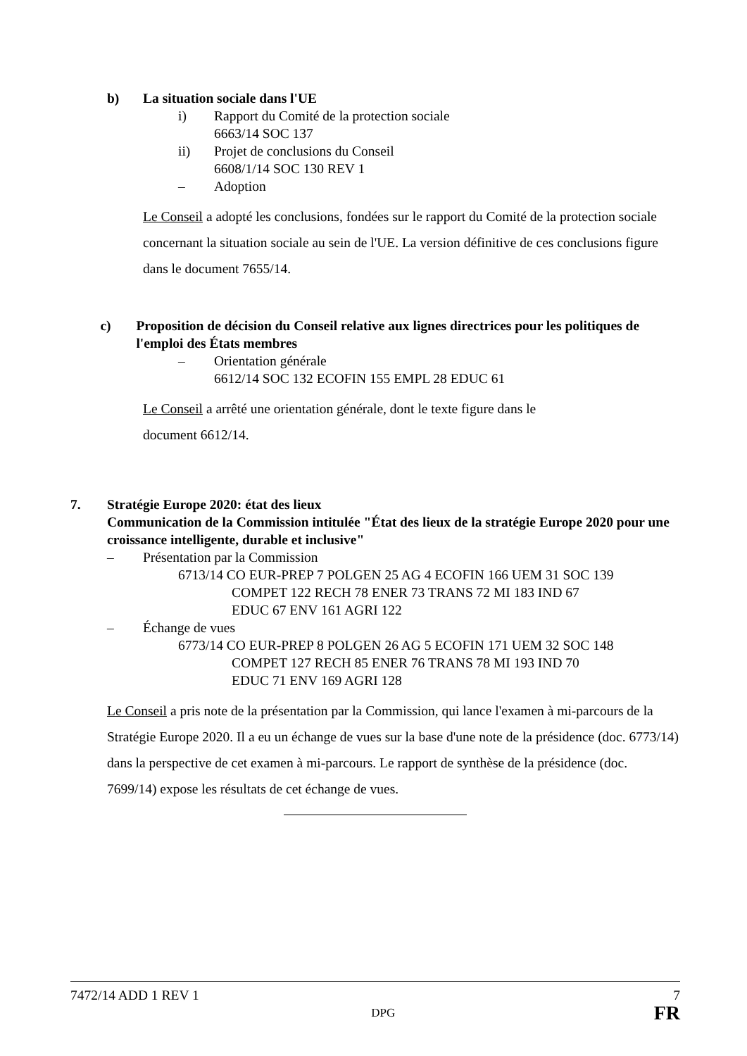b) La situation sociale dans l'UE
i) Rapport du Comité de la protection sociale
6663/14 SOC 137
ii) Projet de conclusions du Conseil
6608/1/14 SOC 130 REV 1
– Adoption
Le Conseil a adopté les conclusions, fondées sur le rapport du Comité de la protection sociale concernant la situation sociale au sein de l'UE. La version définitive de ces conclusions figure dans le document 7655/14.
c) Proposition de décision du Conseil relative aux lignes directrices pour les politiques de l'emploi des États membres
– Orientation générale
6612/14 SOC 132 ECOFIN 155 EMPL 28 EDUC 61
Le Conseil a arrêté une orientation générale, dont le texte figure dans le
document 6612/14.
7. Stratégie Europe 2020: état des lieux
Communication de la Commission intitulée "État des lieux de la stratégie Europe 2020 pour une croissance intelligente, durable et inclusive"
– Présentation par la Commission
6713/14 CO EUR-PREP 7 POLGEN 25 AG 4 ECOFIN 166 UEM 31 SOC 139
COMPET 122 RECH 78 ENER 73 TRANS 72 MI 183 IND 67
EDUC 67 ENV 161 AGRI 122
– Échange de vues
6773/14 CO EUR-PREP 8 POLGEN 26 AG 5 ECOFIN 171 UEM 32 SOC 148
COMPET 127 RECH 85 ENER 76 TRANS 78 MI 193 IND 70
EDUC 71 ENV 169 AGRI 128
Le Conseil a pris note de la présentation par la Commission, qui lance l'examen à mi-parcours de la Stratégie Europe 2020. Il a eu un échange de vues sur la base d'une note de la présidence (doc. 6773/14) dans la perspective de cet examen à mi-parcours. Le rapport de synthèse de la présidence (doc. 7699/14) expose les résultats de cet échange de vues.
7472/14 ADD 1 REV 1 7
DPG FR